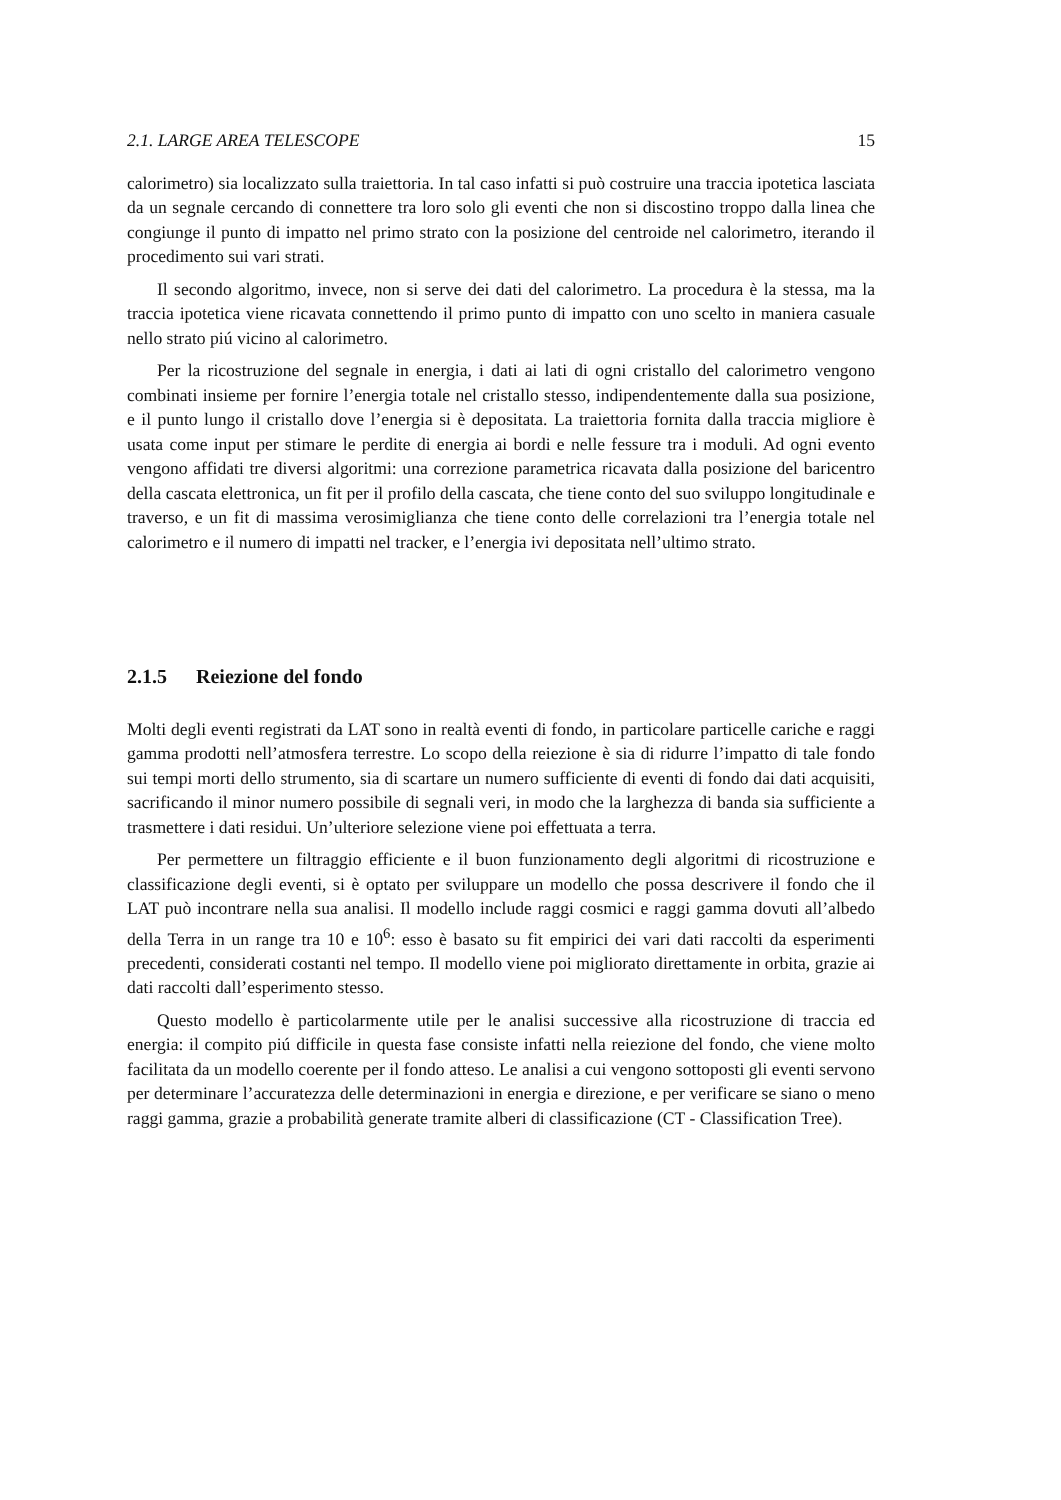2.1. LARGE AREA TELESCOPE 15
calorimetro) sia localizzato sulla traiettoria. In tal caso infatti si può costruire una traccia ipotetica lasciata da un segnale cercando di connettere tra loro solo gli eventi che non si discostino troppo dalla linea che congiunge il punto di impatto nel primo strato con la posizione del centroide nel calorimetro, iterando il procedimento sui vari strati.
Il secondo algoritmo, invece, non si serve dei dati del calorimetro. La procedura è la stessa, ma la traccia ipotetica viene ricavata connettendo il primo punto di impatto con uno scelto in maniera casuale nello strato piú vicino al calorimetro.
Per la ricostruzione del segnale in energia, i dati ai lati di ogni cristallo del calorimetro vengono combinati insieme per fornire l’energia totale nel cristallo stesso, indipendentemente dalla sua posizione, e il punto lungo il cristallo dove l’energia si è depositata. La traiettoria fornita dalla traccia migliore è usata come input per stimare le perdite di energia ai bordi e nelle fessure tra i moduli. Ad ogni evento vengono affidati tre diversi algoritmi: una correzione parametrica ricavata dalla posizione del baricentro della cascata elettronica, un fit per il profilo della cascata, che tiene conto del suo sviluppo longitudinale e traverso, e un fit di massima verosimiglianza che tiene conto delle correlazioni tra l’energia totale nel calorimetro e il numero di impatti nel tracker, e l’energia ivi depositata nell’ultimo strato.
2.1.5 Reiezione del fondo
Molti degli eventi registrati da LAT sono in realtà eventi di fondo, in particolare particelle cariche e raggi gamma prodotti nell’atmosfera terrestre. Lo scopo della reiezione è sia di ridurre l’impatto di tale fondo sui tempi morti dello strumento, sia di scartare un numero sufficiente di eventi di fondo dai dati acquisiti, sacrificando il minor numero possibile di segnali veri, in modo che la larghezza di banda sia sufficiente a trasmettere i dati residui. Un’ulteriore selezione viene poi effettuata a terra.
Per permettere un filtraggio efficiente e il buon funzionamento degli algoritmi di ricostruzione e classificazione degli eventi, si è optato per sviluppare un modello che possa descrivere il fondo che il LAT può incontrare nella sua analisi. Il modello include raggi cosmici e raggi gamma dovuti all’albedo della Terra in un range tra 10 e 10<sup>6</sup>: esso è basato su fit empirici dei vari dati raccolti da esperimenti precedenti, considerati costanti nel tempo. Il modello viene poi migliorato direttamente in orbita, grazie ai dati raccolti dall’esperimento stesso.
Questo modello è particolarmente utile per le analisi successive alla ricostruzione di traccia ed energia: il compito piú difficile in questa fase consiste infatti nella reiezione del fondo, che viene molto facilitata da un modello coerente per il fondo atteso. Le analisi a cui vengono sottoposti gli eventi servono per determinare l’accuratezza delle determinazioni in energia e direzione, e per verificare se siano o meno raggi gamma, grazie a probabilità generate tramite alberi di classificazione (CT - Classification Tree).